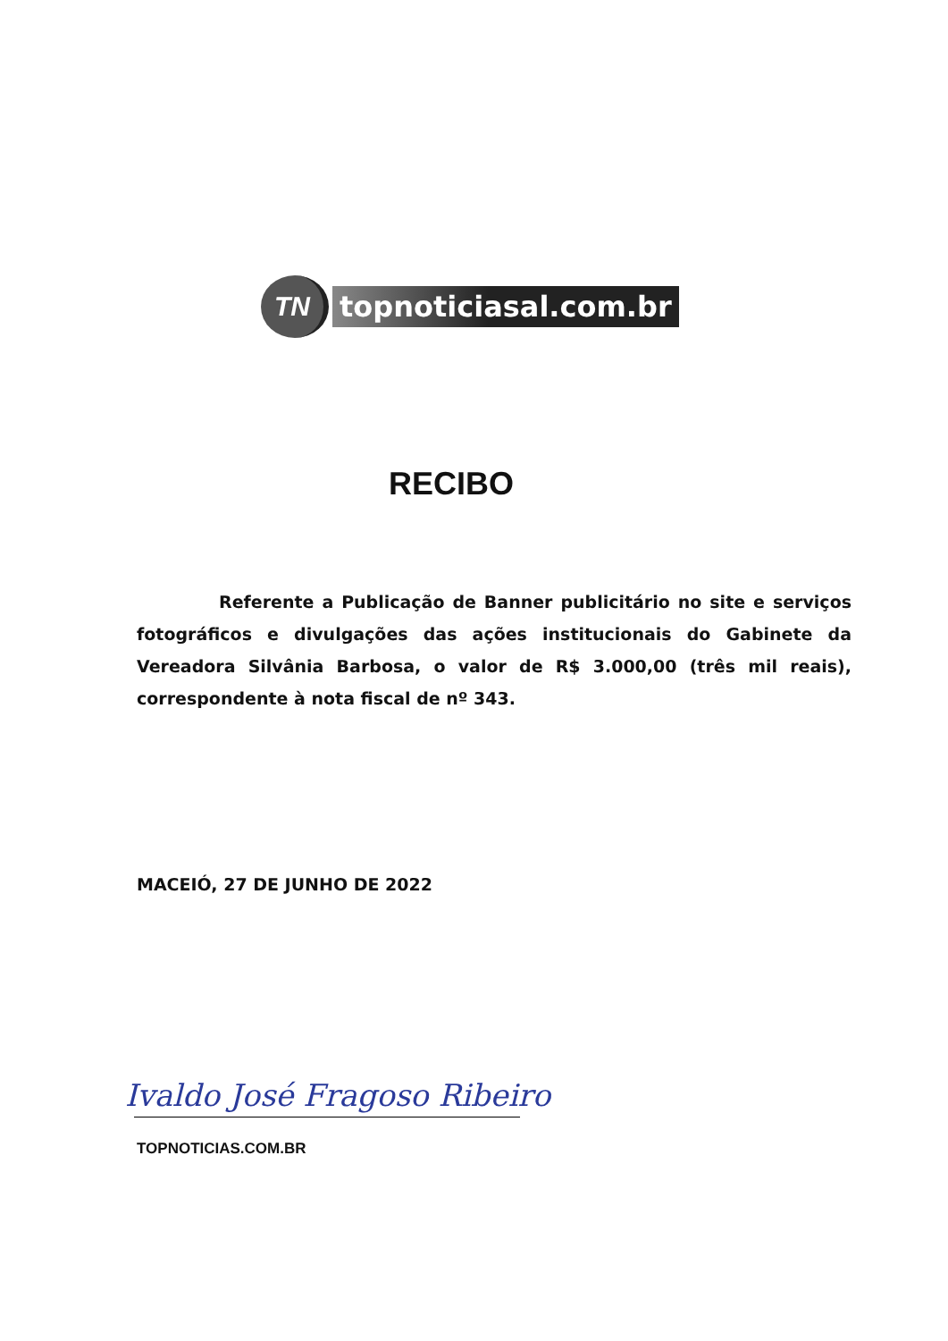TN
topnoticiasal.com.br
RECIBO
Referente a Publicação de Banner publicitário no site e serviços fotográficos e divulgações das ações institucionais do Gabinete da Vereadora Silvânia Barbosa, o valor de R$ 3.000,00 (três mil reais), correspondente à nota fiscal de nº 343.
MACEIÓ, 27 DE JUNHO DE 2022
Ivaldo José Fragoso Ribeiro
TOPNOTICIAS.COM.BR